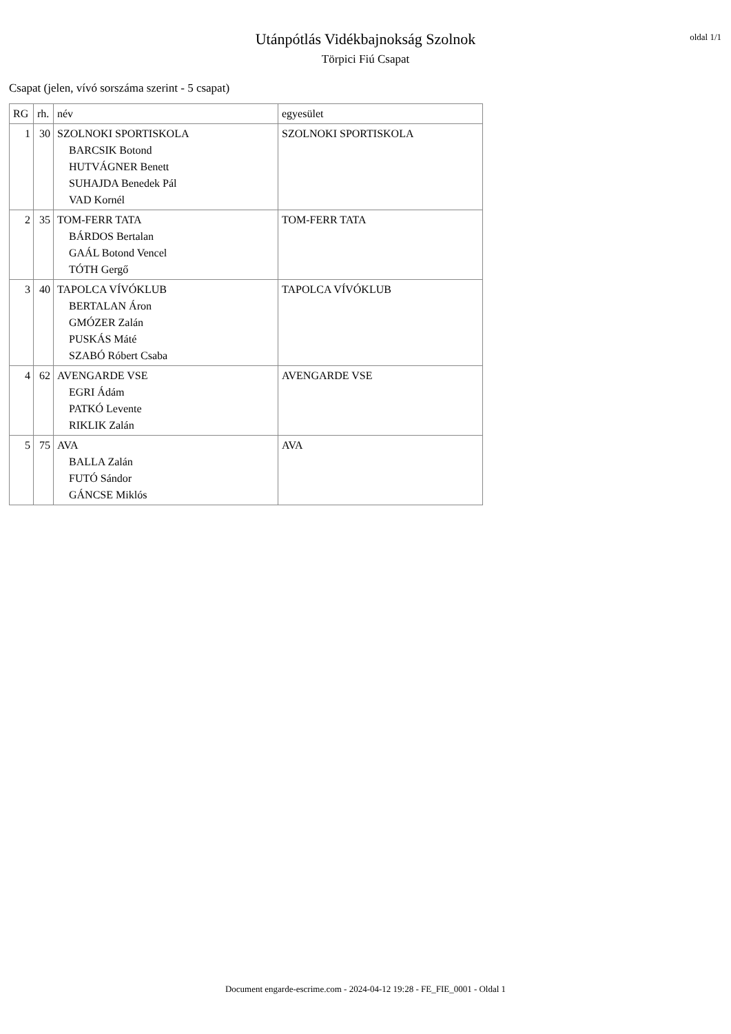Utánpótlás Vidékbajnokság Szolnok
Törpici Fiú Csapat
oldal 1/1
Csapat (jelen, vívó sorszáma szerint - 5 csapat)
| RG | rh. | név | egyesület |
| --- | --- | --- | --- |
| 1 | 30 | SZOLNOKI SPORTISKOLA BARCSIK Botond HUTVÁGNER Benett SUHAJDA Benedek Pál VAD Kornél | SZOLNOKI SPORTISKOLA |
| 2 | 35 | TOM-FERR TATA BÁRDOS Bertalan GAÁL Botond Vencel TÓTH Gergő | TOM-FERR TATA |
| 3 | 40 | TAPOLCA VÍVÓKLUB BERTALAN Áron GMÓZER Zalán PUSKÁS Máté SZABÓ Róbert Csaba | TAPOLCA VÍVÓKLUB |
| 4 | 62 | AVENGARDE VSE EGRI Ádám PATKÓ Levente RIKLIK Zalán | AVENGARDE VSE |
| 5 | 75 | AVA BALLA Zalán FUTÓ Sándor GÁNCSE Miklós | AVA |
Document engarde-escrime.com - 2024-04-12 19:28 - FE_FIE_0001 - Oldal 1